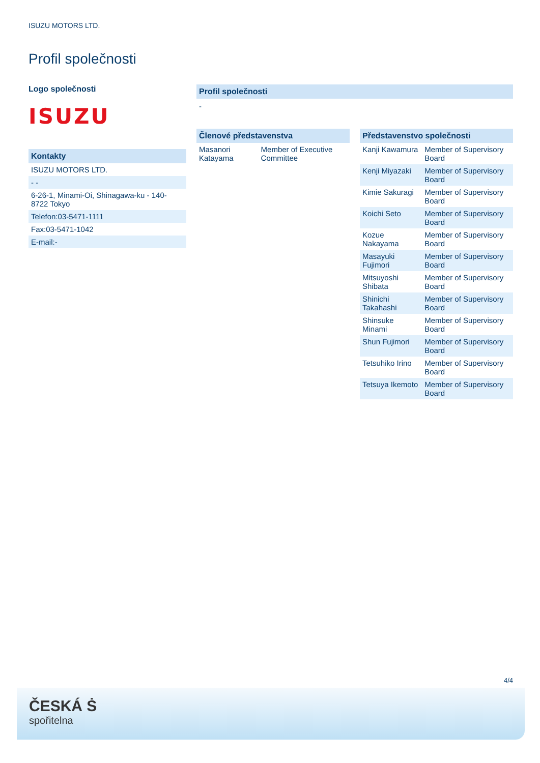ISUZU MOTORS LTD.
Profil společnosti
Logo společnosti
ISUZU
| Kontakty |
| ISUZU MOTORS LTD. |
| - - |
| 6-26-1, Minami-Oi, Shinagawa-ku - 140-8722 Tokyo |
| Telefon:03-5471-1111 |
| Fax:03-5471-1042 |
| E-mail:- |
Profil společnosti
-
| Členové představenstva | |
| Masanori Katayama | Member of Executive Committee |
| Představenstvo společnosti | |
| Kanji Kawamura | Member of Supervisory Board |
| Kenji Miyazaki | Member of Supervisory Board |
| Kimie Sakuragi | Member of Supervisory Board |
| Koichi Seto | Member of Supervisory Board |
| Kozue Nakayama | Member of Supervisory Board |
| Masayuki Fujimori | Member of Supervisory Board |
| Mitsuyoshi Shibata | Member of Supervisory Board |
| Shinichi Takahashi | Member of Supervisory Board |
| Shinsuke Minami | Member of Supervisory Board |
| Shun Fujimori | Member of Supervisory Board |
| Tetsuhiko Irino | Member of Supervisory Board |
| Tetsuya Ikemoto | Member of Supervisory Board |
4/4
ČESKÁ Ṡ
spořitelna